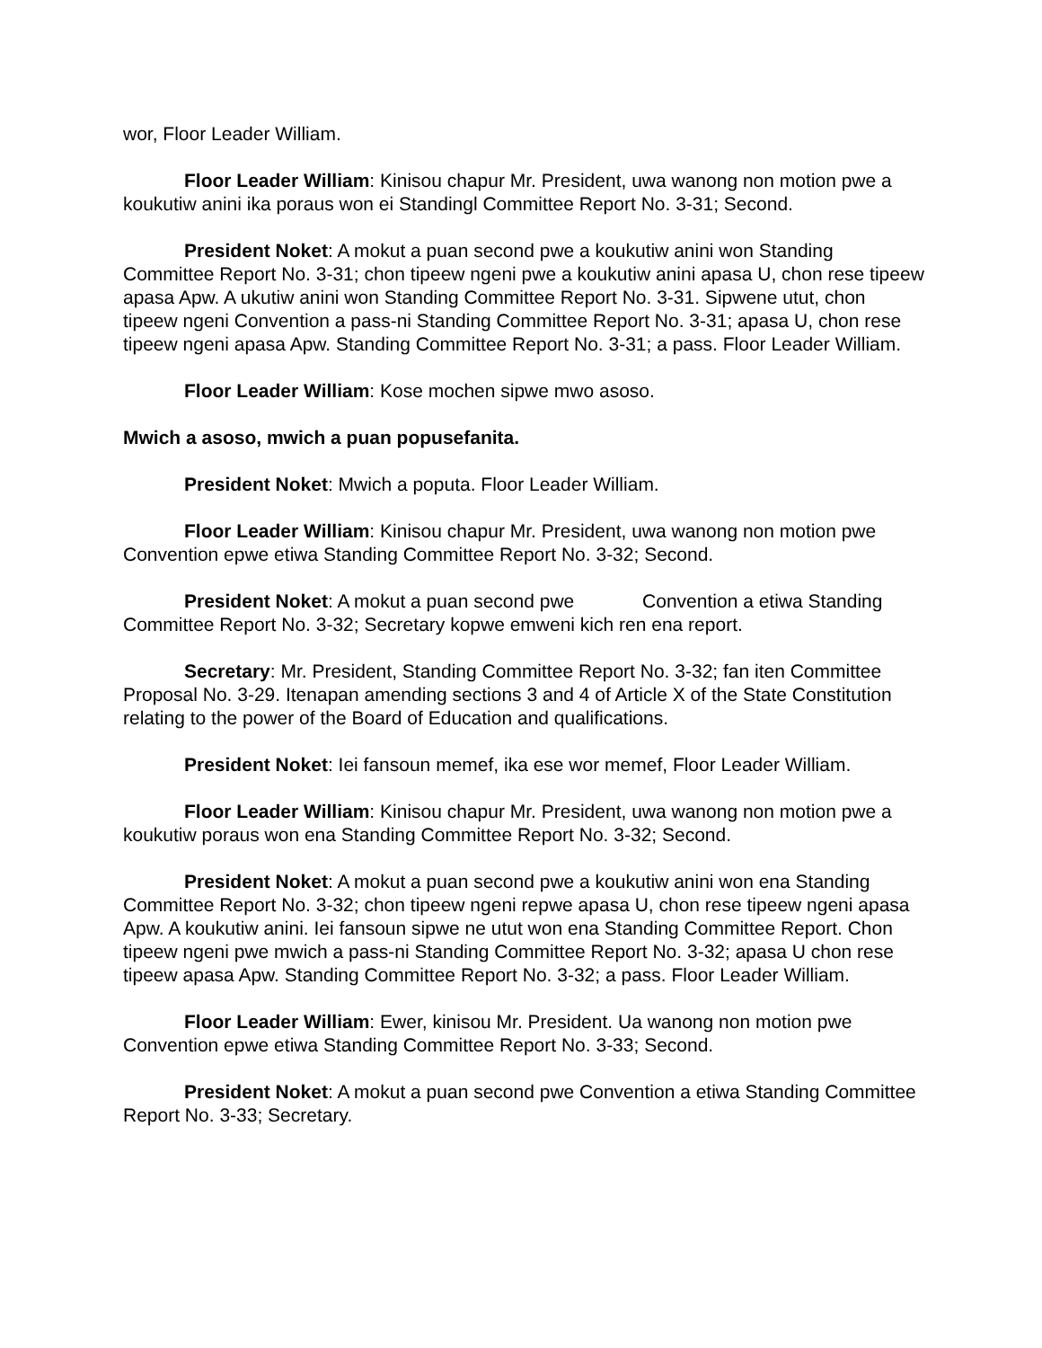wor, Floor Leader William.
Floor Leader William: Kinisou chapur Mr. President, uwa wanong non motion pwe a koukutiw anini ika poraus won ei Standingl Committee Report No. 3-31; Second.
President Noket: A mokut a puan second pwe a koukutiw anini won Standing Committee Report No. 3-31; chon tipeew ngeni pwe a koukutiw anini apasa U, chon rese tipeew apasa Apw. A ukutiw anini won Standing Committee Report No. 3-31. Sipwene utut, chon tipeew ngeni Convention a pass-ni Standing Committee Report No. 3-31; apasa U, chon rese tipeew ngeni apasa Apw. Standing Committee Report No. 3-31; a pass. Floor Leader William.
Floor Leader William: Kose mochen sipwe mwo asoso.
Mwich a asoso, mwich a puan popusefanita.
President Noket: Mwich a poputa. Floor Leader William.
Floor Leader William: Kinisou chapur Mr. President, uwa wanong non motion pwe Convention epwe etiwa Standing Committee Report No. 3-32; Second.
President Noket: A mokut a puan second pwe Convention a etiwa Standing Committee Report No. 3-32; Secretary kopwe emweni kich ren ena report.
Secretary: Mr. President, Standing Committee Report No. 3-32; fan iten Committee Proposal No. 3-29. Itenapan amending sections 3 and 4 of Article X of the State Constitution relating to the power of the Board of Education and qualifications.
President Noket: Iei fansoun memef, ika ese wor memef, Floor Leader William.
Floor Leader William: Kinisou chapur Mr. President, uwa wanong non motion pwe a koukutiw poraus won ena Standing Committee Report No. 3-32; Second.
President Noket: A mokut a puan second pwe a koukutiw anini won ena Standing Committee Report No. 3-32; chon tipeew ngeni repwe apasa U, chon rese tipeew ngeni apasa Apw. A koukutiw anini. Iei fansoun sipwe ne utut won ena Standing Committee Report. Chon tipeew ngeni pwe mwich a pass-ni Standing Committee Report No. 3-32; apasa U chon rese tipeew apasa Apw. Standing Committee Report No. 3-32; a pass. Floor Leader William.
Floor Leader William: Ewer, kinisou Mr. President. Ua wanong non motion pwe Convention epwe etiwa Standing Committee Report No. 3-33; Second.
President Noket: A mokut a puan second pwe Convention a etiwa Standing Committee Report No. 3-33; Secretary.